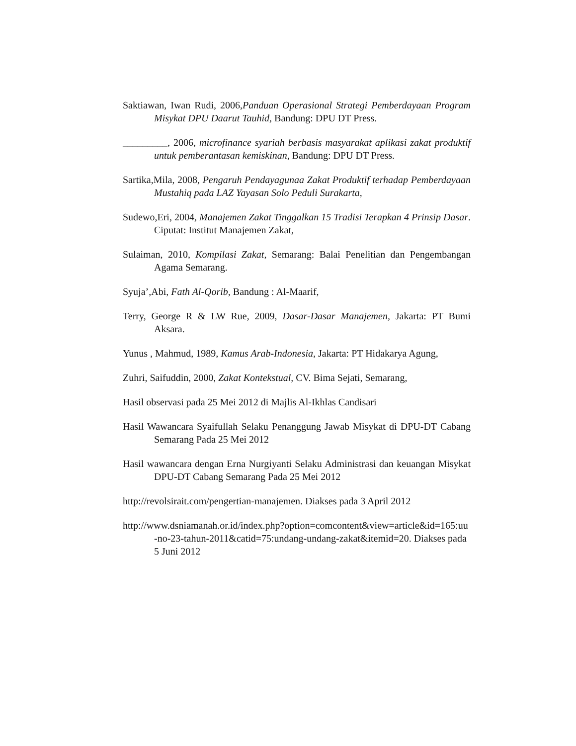Saktiawan, Iwan Rudi, 2006,Panduan Operasional Strategi Pemberdayaan Program Misykat DPU Daarut Tauhid, Bandung: DPU DT Press.
_________, 2006, microfinance syariah berbasis masyarakat aplikasi zakat produktif untuk pemberantasan kemiskinan, Bandung: DPU DT Press.
Sartika,Mila, 2008, Pengaruh Pendayagunaa Zakat Produktif terhadap Pemberdayaan Mustahiq pada LAZ Yayasan Solo Peduli Surakarta,
Sudewo,Eri, 2004, Manajemen Zakat Tinggalkan 15 Tradisi Terapkan 4 Prinsip Dasar. Ciputat: Institut Manajemen Zakat,
Sulaiman, 2010, Kompilasi Zakat, Semarang: Balai Penelitian dan Pengembangan Agama Semarang.
Syuja’,Abi, Fath Al-Qorib, Bandung : Al-Maarif,
Terry, George R & LW Rue, 2009, Dasar-Dasar Manajemen, Jakarta: PT Bumi Aksara.
Yunus , Mahmud, 1989, Kamus Arab-Indonesia, Jakarta: PT Hidakarya Agung,
Zuhri, Saifuddin, 2000, Zakat Kontekstual, CV. Bima Sejati, Semarang,
Hasil observasi pada 25 Mei 2012 di Majlis Al-Ikhlas Candisari
Hasil Wawancara Syaifullah Selaku Penanggung Jawab Misykat di DPU-DT Cabang Semarang Pada 25 Mei 2012
Hasil wawancara dengan Erna Nurgiyanti Selaku Administrasi dan keuangan Misykat DPU-DT Cabang Semarang Pada 25 Mei 2012
http://revolsirait.com/pengertian-manajemen. Diakses pada 3 April 2012
http://www.dsniamanah.or.id/index.php?option=comcontent&view=article&id=165:uu-no-23-tahun-2011&catid=75:undang-undang-zakat&itemid=20. Diakses pada 5 Juni 2012